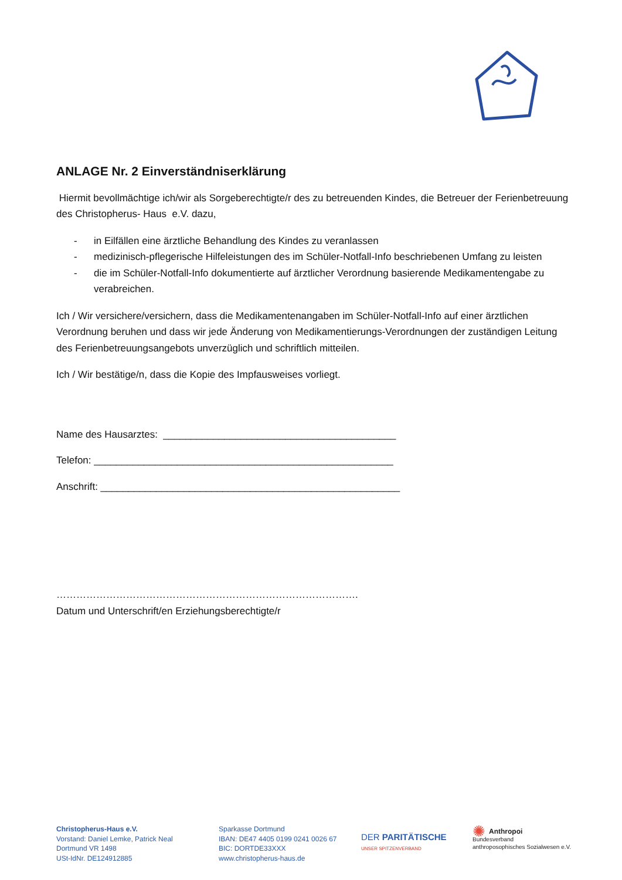ANLAGE Nr. 2 Einverständniserklärung
Hiermit bevollmächtige ich/wir als Sorgeberechtigte/r des zu betreuenden Kindes, die Betreuer der Ferienbetreuung des Christopherus- Haus e.V. dazu,
- in Eilfällen eine ärztliche Behandlung des Kindes zu veranlassen
- medizinisch-pflegerische Hilfeleistungen des im Schüler-Notfall-Info beschriebenen Umfang zu leisten
- die im Schüler-Notfall-Info dokumentierte auf ärztlicher Verordnung basierende Medikamentengabe zu verabreichen.
Ich / Wir versichere/versichern, dass die Medikamentenangaben im Schüler-Notfall-Info auf einer ärztlichen Verordnung beruhen und dass wir jede Änderung von Medikamentierungs-Verordnungen der zuständigen Leitung des Ferienbetreuungsangebots unverzüglich und schriftlich mitteilen.
Ich / Wir bestätige/n, dass die Kopie des Impfausweises vorliegt.
Name des Hausarztes: __________________________________________
Telefon: ______________________________________________________
Anschrift: ______________________________________________________
……………………………………………………………………………….
Datum und Unterschrift/en Erziehungsberechtigte/r
Christopherus-Haus e.V.
Vorstand: Daniel Lemke, Patrick Neal
Dortmund VR 1498
USt-IdNr. DE124912885
Sparkasse Dortmund
IBAN: DE47 4405 0199 0241 0026 67
BIC: DORTDE33XXX
www.christopherus-haus.de
DER PARITÄTISCHE
UNSER SPITZENVERBAND
✺ Anthropoi
Bundesverband
anthroposophisches Sozialwesen e.V.